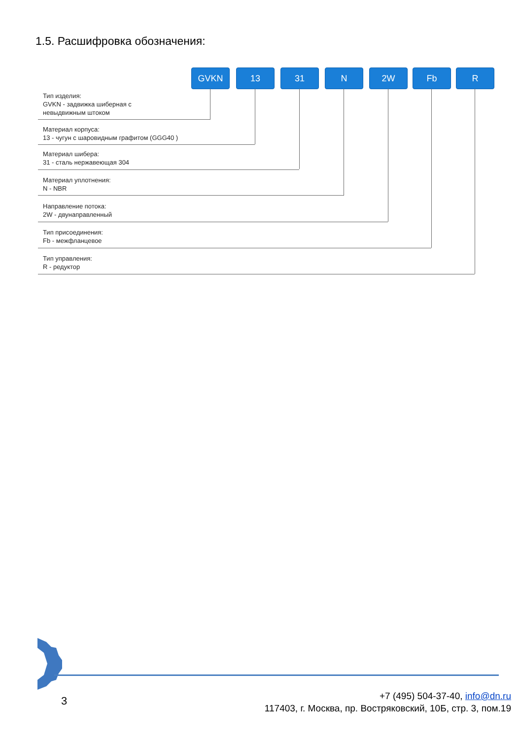1.5. Расшифровка обозначения:
GVKN 13 31 N 2W Fb R
Тип изделия:
GVKN - задвижка шиберная с
невыдвижным штоком
Материал корпуса:
13 - чугун с шаровидным графитом (GGG40 )
Материал шибера:
31 - сталь нержавеющая 304
Материал уплотнения:
N - NBR
Направление потока:
2W - двунаправленный
Тип присоединения:
Fb - межфланцевое
Тип управления:
R - редуктор
3
+7 (495) 504-37-40, info@dn.ru
117403, г. Москва, пр. Востряковский, 10Б, стр. 3, пом.19